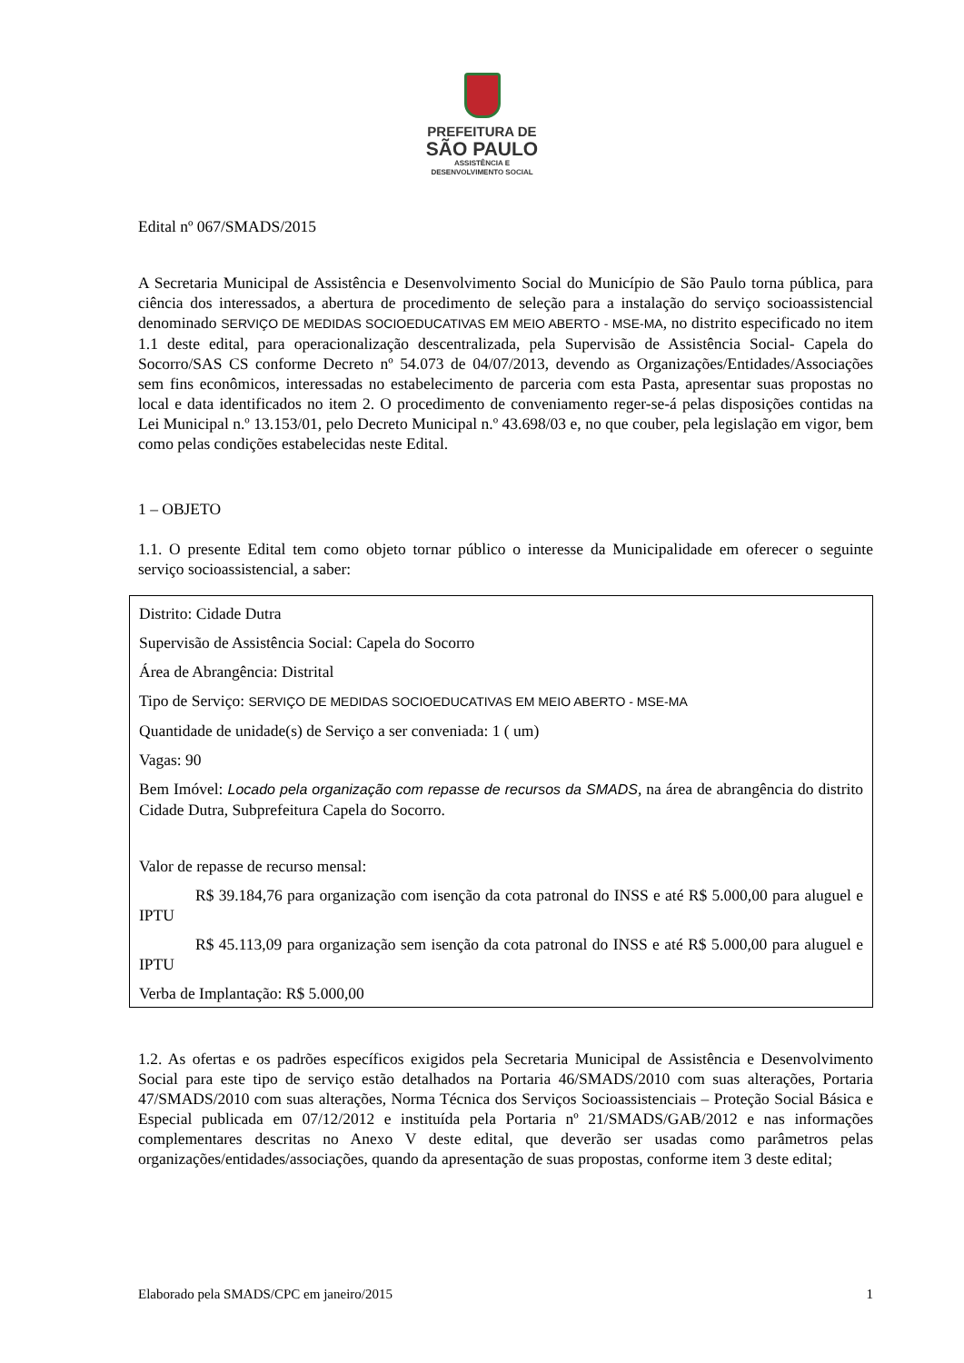PREFEITURA DE
SÃO PAULO
ASSISTÊNCIA E
DESENVOLVIMENTO SOCIAL
Edital nº 067/SMADS/2015
A Secretaria Municipal de Assistência e Desenvolvimento Social do Município de São Paulo torna pública, para ciência dos interessados, a abertura de procedimento de seleção para a instalação do serviço socioassistencial denominado SERVIÇO DE MEDIDAS SOCIOEDUCATIVAS EM MEIO ABERTO - MSE-MA, no distrito especificado no item 1.1 deste edital, para operacionalização descentralizada, pela Supervisão de Assistência Social- Capela do Socorro/SAS CS conforme Decreto nº 54.073 de 04/07/2013, devendo as Organizações/Entidades/Associações sem fins econômicos, interessadas no estabelecimento de parceria com esta Pasta, apresentar suas propostas no local e data identificados no item 2. O procedimento de conveniamento reger-se-á pelas disposições contidas na Lei Municipal n.º 13.153/01, pelo Decreto Municipal n.º 43.698/03 e, no que couber, pela legislação em vigor, bem como pelas condições estabelecidas neste Edital.
1 – OBJETO
1.1. O presente Edital tem como objeto tornar público o interesse da Municipalidade em oferecer o seguinte serviço socioassistencial, a saber:
Distrito: Cidade Dutra
Supervisão de Assistência Social: Capela do Socorro
Área de Abrangência: Distrital
Tipo de Serviço: SERVIÇO DE MEDIDAS SOCIOEDUCATIVAS EM MEIO ABERTO - MSE-MA
Quantidade de unidade(s) de Serviço a ser conveniada: 1 ( um)
Vagas: 90
Bem Imóvel: Locado pela organização com repasse de recursos da SMADS, na área de abrangência do distrito Cidade Dutra, Subprefeitura Capela do Socorro.
Valor de repasse de recurso mensal:
R$ 39.184,76 para organização com isenção da cota patronal do INSS e até R$ 5.000,00 para aluguel e IPTU
R$ 45.113,09 para organização sem isenção da cota patronal do INSS e até R$ 5.000,00 para aluguel e IPTU
Verba de Implantação: R$ 5.000,00
1.2. As ofertas e os padrões específicos exigidos pela Secretaria Municipal de Assistência e Desenvolvimento Social para este tipo de serviço estão detalhados na Portaria 46/SMADS/2010 com suas alterações, Portaria 47/SMADS/2010 com suas alterações, Norma Técnica dos Serviços Socioassistenciais – Proteção Social Básica e Especial publicada em 07/12/2012 e instituída pela Portaria nº 21/SMADS/GAB/2012 e nas informações complementares descritas no Anexo V deste edital, que deverão ser usadas como parâmetros pelas organizações/entidades/associações, quando da apresentação de suas propostas, conforme item 3 deste edital;
Elaborado pela SMADS/CPC em janeiro/2015 1